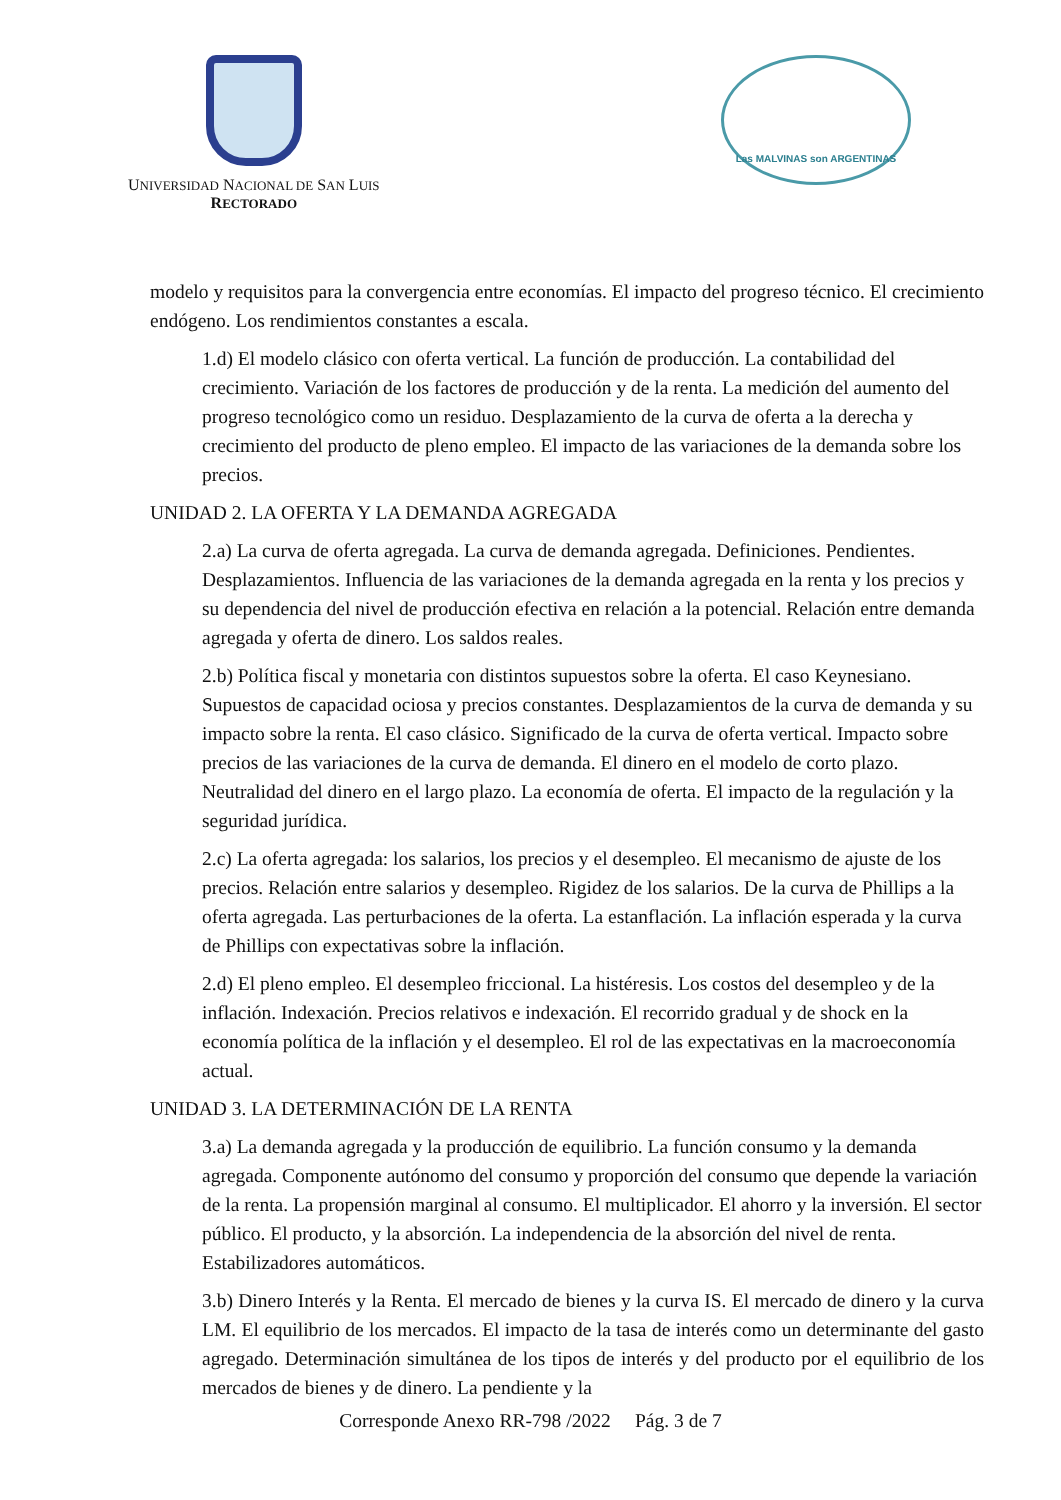UNIVERSIDAD NACIONAL DE SAN LUIS
RECTORADO
Las MALVINAS son ARGENTINAS
modelo y requisitos para la convergencia entre economías. El impacto del progreso técnico. El crecimiento endógeno. Los rendimientos constantes a escala.
1.d) El modelo clásico con oferta vertical. La función de producción. La contabilidad del crecimiento. Variación de los factores de producción y de la renta. La medición del aumento del progreso tecnológico como un residuo. Desplazamiento de la curva de oferta a la derecha y crecimiento del producto de pleno empleo. El impacto de las variaciones de la demanda sobre los precios.
UNIDAD 2. LA OFERTA Y LA DEMANDA AGREGADA
2.a) La curva de oferta agregada. La curva de demanda agregada. Definiciones. Pendientes. Desplazamientos. Influencia de las variaciones de la demanda agregada en la renta y los precios y su dependencia del nivel de producción efectiva en relación a la potencial. Relación entre demanda agregada y oferta de dinero. Los saldos reales.
2.b) Política fiscal y monetaria con distintos supuestos sobre la oferta. El caso Keynesiano. Supuestos de capacidad ociosa y precios constantes. Desplazamientos de la curva de demanda y su impacto sobre la renta. El caso clásico. Significado de la curva de oferta vertical. Impacto sobre precios de las variaciones de la curva de demanda. El dinero en el modelo de corto plazo. Neutralidad del dinero en el largo plazo. La economía de oferta. El impacto de la regulación y la seguridad jurídica.
2.c) La oferta agregada: los salarios, los precios y el desempleo. El mecanismo de ajuste de los precios. Relación entre salarios y desempleo. Rigidez de los salarios. De la curva de Phillips a la oferta agregada. Las perturbaciones de la oferta. La estanflación. La inflación esperada y la curva de Phillips con expectativas sobre la inflación.
2.d) El pleno empleo. El desempleo friccional. La histéresis. Los costos del desempleo y de la inflación. Indexación. Precios relativos e indexación. El recorrido gradual y de shock en la economía política de la inflación y el desempleo. El rol de las expectativas en la macroeconomía actual.
UNIDAD 3. LA DETERMINACIÓN DE LA RENTA
3.a) La demanda agregada y la producción de equilibrio. La función consumo y la demanda agregada. Componente autónomo del consumo y proporción del consumo que depende la variación de la renta. La propensión marginal al consumo. El multiplicador. El ahorro y la inversión. El sector público. El producto, y la absorción. La independencia de la absorción del nivel de renta. Estabilizadores automáticos.
3.b) Dinero Interés y la Renta. El mercado de bienes y la curva IS. El mercado de dinero y la curva LM. El equilibrio de los mercados. El impacto de la tasa de interés como un determinante del gasto agregado. Determinación simultánea de los tipos de interés y del producto por el equilibrio de los mercados de bienes y de dinero. La pendiente y la
Corresponde Anexo RR-798 /2022 Pág. 3 de 7